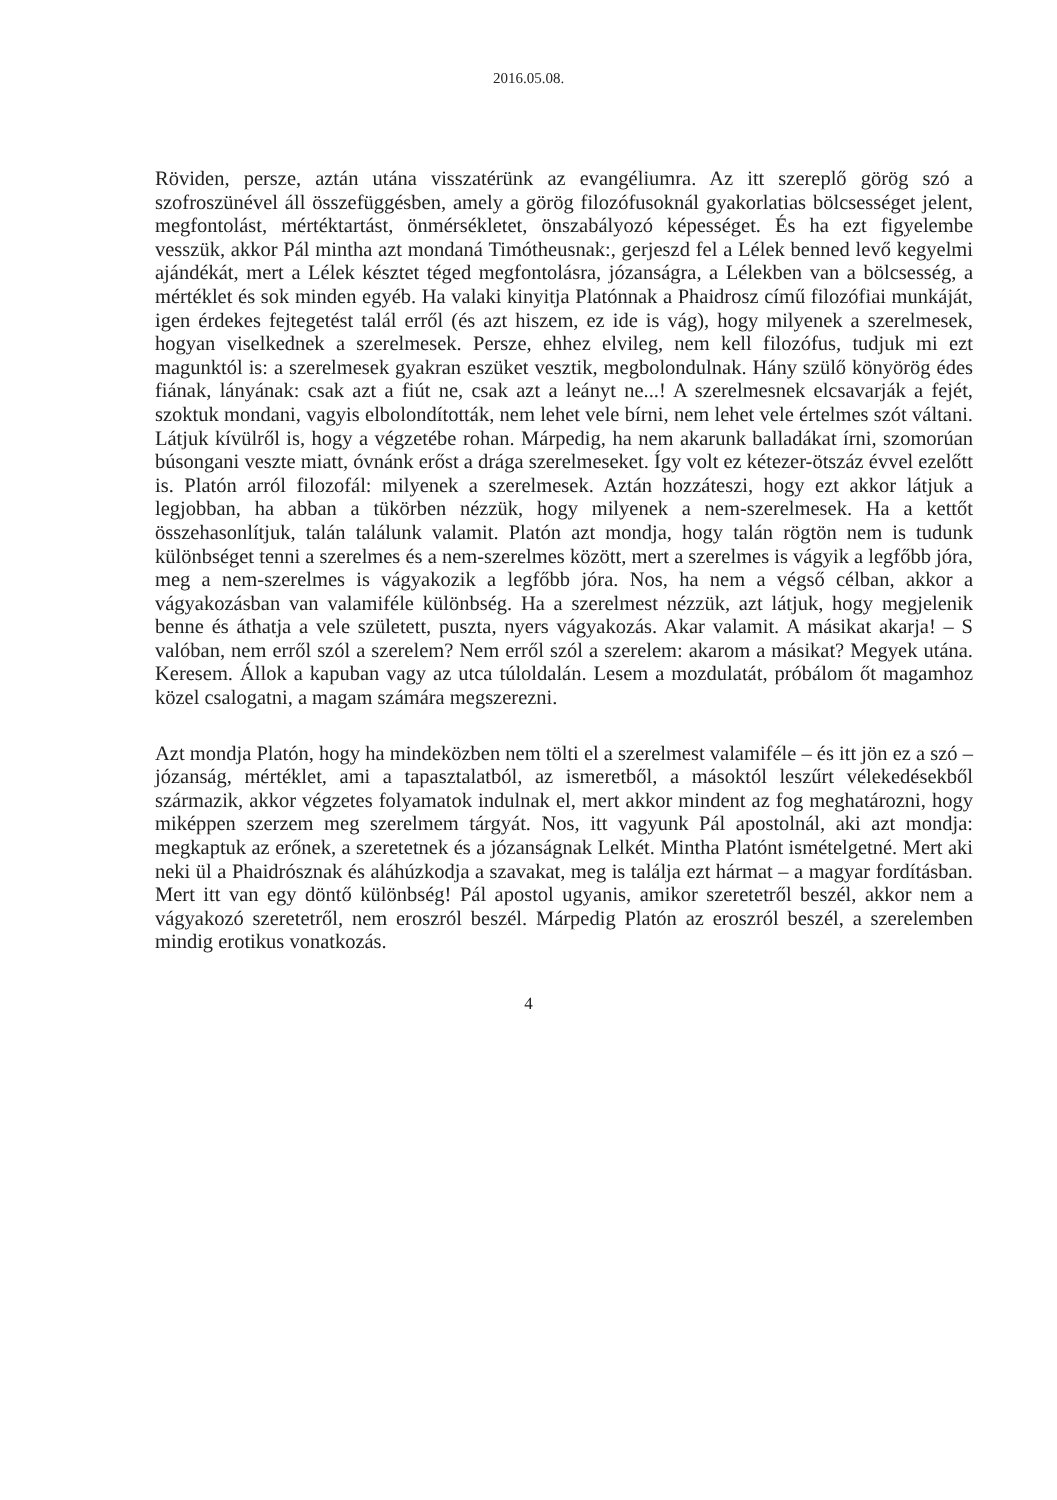2016.05.08.
Röviden, persze, aztán utána visszatérünk az evangéliumra. Az itt szereplő görög szó a szofroszünével áll összefüggésben, amely a görög filozófusoknál gyakorlatias bölcsességet jelent, megfontolást, mértéktartást, önmérsékletet, önszabályozó képességet. És ha ezt figyelembe vesszük, akkor Pál mintha azt mondaná Timótheusnak:, gerjeszd fel a Lélek benned levő kegyelmi ajándékát, mert a Lélek késztet téged megfontolásra, józanságra, a Lélekben van a bölcsesség, a mértéklet és sok minden egyéb. Ha valaki kinyitja Platónnak a Phaidrosz című filozófiai munkáját, igen érdekes fejtegetést talál erről (és azt hiszem, ez ide is vág), hogy milyenek a szerelmesek, hogyan viselkednek a szerelmesek. Persze, ehhez elvileg, nem kell filozófus, tudjuk mi ezt magunktól is: a szerelmesek gyakran eszüket vesztik, megbolondulnak. Hány szülő könyörög édes fiának, lányának: csak azt a fiút ne, csak azt a leányt ne...! A szerelmesnek elcsavarják a fejét, szoktuk mondani, vagyis elbolondították, nem lehet vele bírni, nem lehet vele értelmes szót váltani. Látjuk kívülről is, hogy a végzetébe rohan. Márpedig, ha nem akarunk balladákat írni, szomorúan búsongani veszte miatt, óvnánk erőst a drága szerelmeseket. Így volt ez kétezer-ötszáz évvel ezelőtt is. Platón arról filozofál: milyenek a szerelmesek. Aztán hozzáteszi, hogy ezt akkor látjuk a legjobban, ha abban a tükörben nézzük, hogy milyenek a nem-szerelmesek. Ha a kettőt összehasonlítjuk, talán találunk valamit. Platón azt mondja, hogy talán rögtön nem is tudunk különbséget tenni a szerelmes és a nem-szerelmes között, mert a szerelmes is vágyik a legfőbb jóra, meg a nem-szerelmes is vágyakozik a legfőbb jóra. Nos, ha nem a végső célban, akkor a vágyakozásban van valamiféle különbség. Ha a szerelmest nézzük, azt látjuk, hogy megjelenik benne és áthatja a vele született, puszta, nyers vágyakozás. Akar valamit. A másikat akarja! – S valóban, nem erről szól a szerelem? Nem erről szól a szerelem: akarom a másikat? Megyek utána. Keresem. Állok a kapuban vagy az utca túloldalán. Lesem a mozdulatát, próbálom őt magamhoz közel csalogatni, a magam számára megszerezni.
Azt mondja Platón, hogy ha mindeközben nem tölti el a szerelmest valamiféle – és itt jön ez a szó – józanság, mértéklet, ami a tapasztalatból, az ismeretből, a másoktól leszűrt vélekedésekből származik, akkor végzetes folyamatok indulnak el, mert akkor mindent az fog meghatározni, hogy miképpen szerzem meg szerelmem tárgyát. Nos, itt vagyunk Pál apostolnál, aki azt mondja: megkaptuk az erőnek, a szeretetnek és a józanságnak Lelkét. Mintha Platónt ismételgetné. Mert aki neki ül a Phaidrósznak és aláhúzkodja a szavakat, meg is találja ezt hármat – a magyar fordításban. Mert itt van egy döntő különbség! Pál apostol ugyanis, amikor szeretetről beszél, akkor nem a vágyakozó szeretetről, nem eroszról beszél. Márpedig Platón az eroszról beszél, a szerelemben mindig erotikus vonatkozás.
4